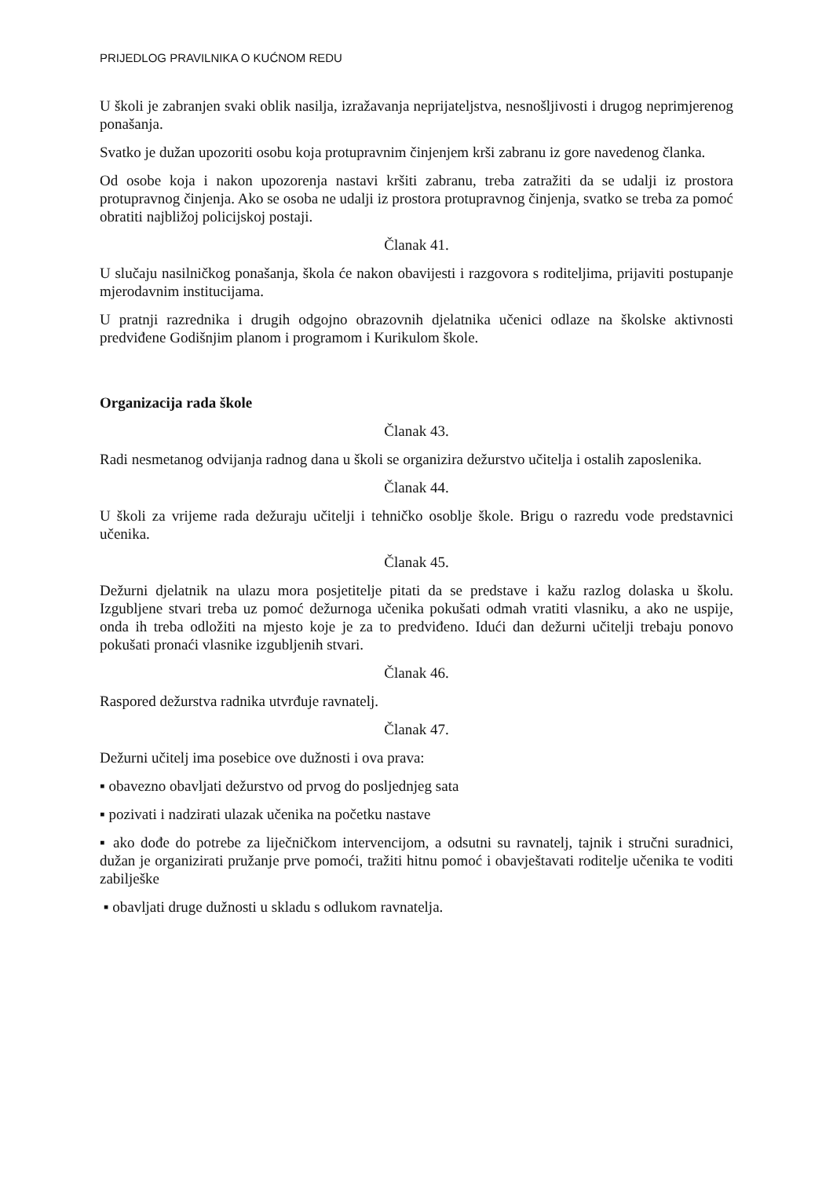PRIJEDLOG PRAVILNIKA O KUĆNOM REDU
U školi je zabranjen svaki oblik nasilja, izražavanja neprijateljstva, nesnošljivosti i drugog neprimjerenog ponašanja.
Svatko je dužan upozoriti osobu koja protupravnim činjenjem krši zabranu iz gore navedenog članka.
Od osobe koja i nakon upozorenja nastavi kršiti zabranu, treba zatražiti da se udalji iz prostora protupravnog činjenja. Ako se osoba ne udalji iz prostora protupravnog činjenja, svatko se treba za pomoć obratiti najbližoj policijskoj postaji.
Članak 41.
U slučaju nasilničkog ponašanja, škola će nakon obavijesti i razgovora s roditeljima, prijaviti postupanje mjerodavnim institucijama.
U pratnji razrednika i drugih odgojno obrazovnih djelatnika učenici odlaze na školske aktivnosti predviđene Godišnjim planom i programom i Kurikulom škole.
Organizacija rada škole
Članak 43.
Radi nesmetanog odvijanja radnog dana u školi se organizira dežurstvo učitelja i ostalih zaposlenika.
Članak 44.
U školi za vrijeme rada dežuraju učitelji i tehničko osoblje škole. Brigu o razredu vode predstavnici učenika.
Članak 45.
Dežurni djelatnik na ulazu mora posjetitelje pitati da se predstave i kažu razlog dolaska u školu. Izgubljene stvari treba uz pomoć dežurnoga učenika pokušati odmah vratiti vlasniku, a ako ne uspije, onda ih treba odložiti na mjesto koje je za to predviđeno. Idući dan dežurni učitelji trebaju ponovo pokušati pronaći vlasnike izgubljenih stvari.
Članak 46.
Raspored dežurstva radnika utvrđuje ravnatelj.
Članak 47.
Dežurni učitelj ima posebice ove dužnosti i ova prava:
▪ obavezno obavljati dežurstvo od prvog do posljednjeg sata
▪ pozivati i nadzirati ulazak učenika na početku nastave
▪ ako dođe do potrebe za liječničkom intervencijom, a odsutni su ravnatelj, tajnik i stručni suradnici, dužan je organizirati pružanje prve pomoći, tražiti hitnu pomoć i obavještavati roditelje učenika te voditi zabilješke
▪ obavljati druge dužnosti u skladu s odlukom ravnatelja.